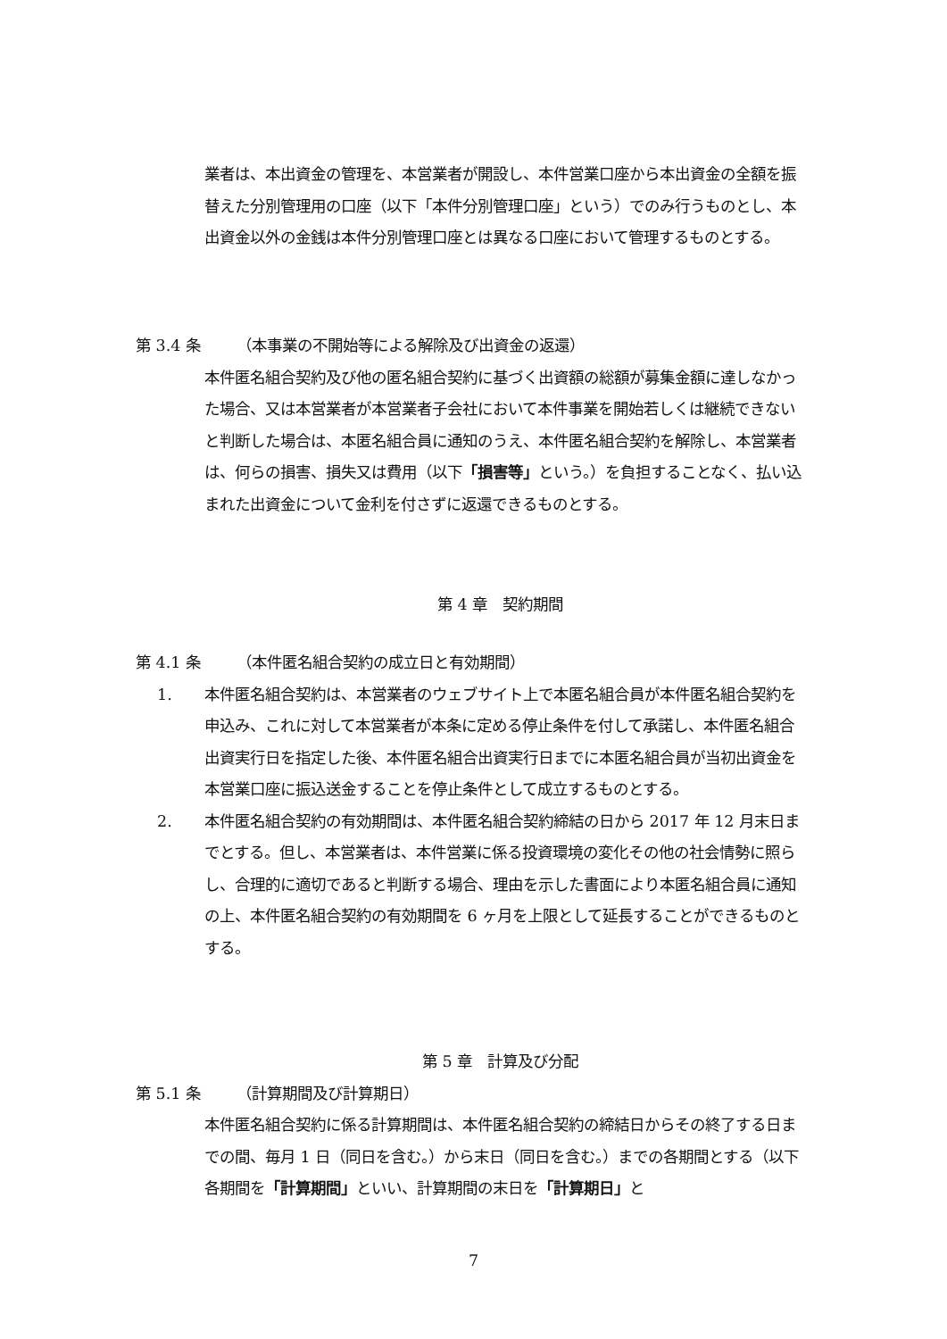業者は、本出資金の管理を、本営業者が開設し、本件営業口座から本出資金の全額を振替えた分別管理用の口座（以下「本件分別管理口座」という）でのみ行うものとし、本出資金以外の金銭は本件分別管理口座とは異なる口座において管理するものとする。
第 3.4 条 （本事業の不開始等による解除及び出資金の返還）
本件匿名組合契約及び他の匿名組合契約に基づく出資額の総額が募集金額に達しなかった場合、又は本営業者が本営業者子会社において本件事業を開始若しくは継続できないと判断した場合は、本匿名組合員に通知のうえ、本件匿名組合契約を解除し、本営業者は、何らの損害、損失又は費用（以下「損害等」という。）を負担することなく、払い込まれた出資金について金利を付さずに返還できるものとする。
第 4 章　契約期間
第 4.1 条 （本件匿名組合契約の成立日と有効期間）
1. 本件匿名組合契約は、本営業者のウェブサイト上で本匿名組合員が本件匿名組合契約を申込み、これに対して本営業者が本条に定める停止条件を付して承諾し、本件匿名組合出資実行日を指定した後、本件匿名組合出資実行日までに本匿名組合員が当初出資金を本営業口座に振込送金することを停止条件として成立するものとする。
2. 本件匿名組合契約の有効期間は、本件匿名組合契約締結の日から 2017 年 12 月末日までとする。但し、本営業者は、本件営業に係る投資環境の変化その他の社会情勢に照らし、合理的に適切であると判断する場合、理由を示した書面により本匿名組合員に通知の上、本件匿名組合契約の有効期間を 6 ヶ月を上限として延長することができるものとする。
第 5 章　計算及び分配
第 5.1 条 （計算期間及び計算期日）
本件匿名組合契約に係る計算期間は、本件匿名組合契約の締結日からその終了する日までの間、毎月 1 日（同日を含む。）から末日（同日を含む。）までの各期間とする（以下各期間を「計算期間」といい、計算期間の末日を「計算期日」と
7